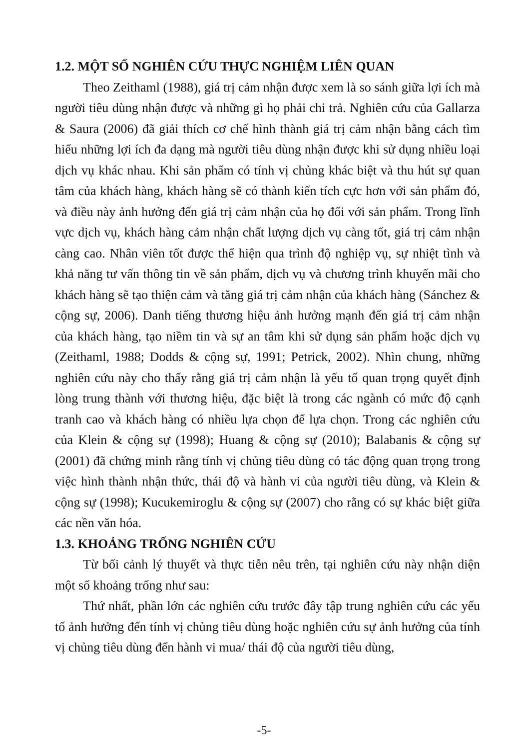1.2. MỘT SỐ NGHIÊN CỨU THỰC NGHIỆM LIÊN QUAN
Theo Zeithaml (1988), giá trị cảm nhận được xem là so sánh giữa lợi ích mà người tiêu dùng nhận được và những gì họ phải chi trả. Nghiên cứu của Gallarza & Saura (2006) đã giải thích cơ chế hình thành giá trị cảm nhận bằng cách tìm hiểu những lợi ích đa dạng mà người tiêu dùng nhận được khi sử dụng nhiều loại dịch vụ khác nhau. Khi sản phẩm có tính vị chủng khác biệt và thu hút sự quan tâm của khách hàng, khách hàng sẽ có thành kiến tích cực hơn với sản phẩm đó, và điều này ảnh hưởng đến giá trị cảm nhận của họ đối với sản phẩm. Trong lĩnh vực dịch vụ, khách hàng cảm nhận chất lượng dịch vụ càng tốt, giá trị cảm nhận càng cao. Nhân viên tốt được thể hiện qua trình độ nghiệp vụ, sự nhiệt tình và khả năng tư vấn thông tin về sản phẩm, dịch vụ và chương trình khuyến mãi cho khách hàng sẽ tạo thiện cảm và tăng giá trị cảm nhận của khách hàng (Sánchez & cộng sự, 2006). Danh tiếng thương hiệu ảnh hưởng mạnh đến giá trị cảm nhận của khách hàng, tạo niềm tin và sự an tâm khi sử dụng sản phẩm hoặc dịch vụ (Zeithaml, 1988; Dodds & cộng sự, 1991; Petrick, 2002). Nhìn chung, những nghiên cứu này cho thấy rằng giá trị cảm nhận là yếu tố quan trọng quyết định lòng trung thành với thương hiệu, đặc biệt là trong các ngành có mức độ cạnh tranh cao và khách hàng có nhiều lựa chọn để lựa chọn. Trong các nghiên cứu của Klein & cộng sự (1998); Huang & cộng sự (2010); Balabanis & cộng sự (2001) đã chứng minh rằng tính vị chủng tiêu dùng có tác động quan trọng trong việc hình thành nhận thức, thái độ và hành vi của người tiêu dùng, và Klein & cộng sự (1998); Kucukemiroglu & cộng sự (2007) cho rằng có sự khác biệt giữa các nền văn hóa.
1.3. KHOẢNG TRỐNG NGHIÊN CỨU
Từ bối cảnh lý thuyết và thực tiễn nêu trên, tại nghiên cứu này nhận diện một số khoảng trống như sau:
Thứ nhất, phần lớn các nghiên cứu trước đây tập trung nghiên cứu các yếu tố ảnh hưởng đến tính vị chủng tiêu dùng hoặc nghiên cứu sự ảnh hưởng của tính vị chủng tiêu dùng đến hành vi mua/ thái độ của người tiêu dùng,
-5-